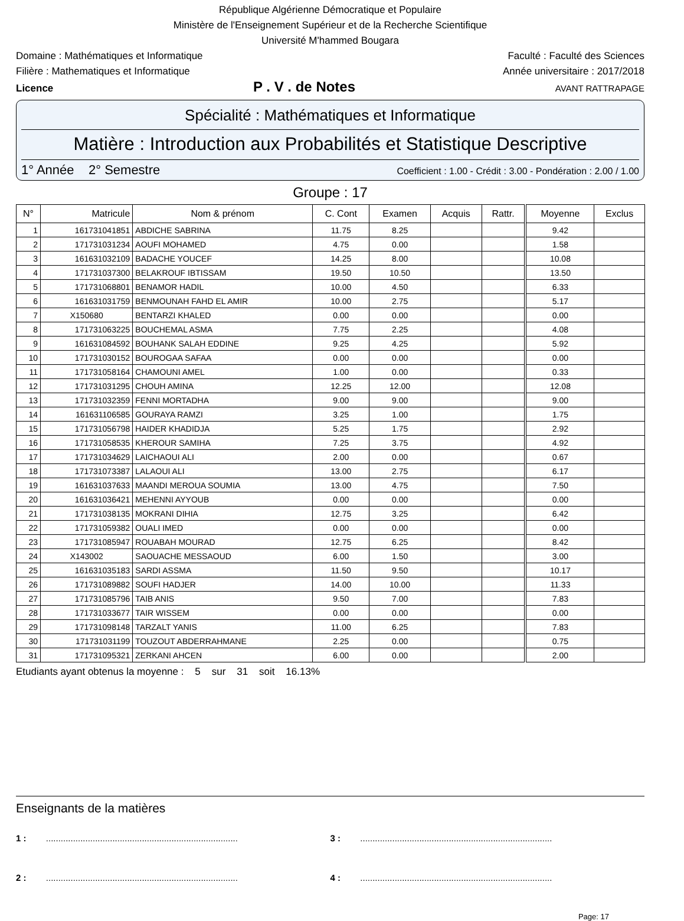République Algérienne Démocratique et Populaire
Ministère de l'Enseignement Supérieur et de la Recherche Scientifique
Université M'hammed Bougara
Domaine : Mathématiques et Informatique Faculté : Faculté des Sciences
Filière : Mathematiques et Informatique Année universitaire : 2017/2018
Licence P . V . de Notes AVANT RATTRAPAGE
Spécialité : Mathématiques et Informatique
Matière : Introduction aux Probabilités et Statistique Descriptive
1° Année 2° Semestre Coefficient : 1.00 - Crédit : 3.00 - Pondération : 2.00 / 1.00
Groupe : 17
| N° | Matricule | Nom & prénom | C. Cont | Examen | Acquis | Rattr. | Moyenne | Exclus |
| --- | --- | --- | --- | --- | --- | --- | --- | --- |
| 1 | 161731041851 | ABDICHE SABRINA | 11.75 | 8.25 | | | 9.42 | |
| 2 | 171731031234 | AOUFI MOHAMED | 4.75 | 0.00 | | | 1.58 | |
| 3 | 161631032109 | BADACHE YOUCEF | 14.25 | 8.00 | | | 10.08 | |
| 4 | 171731037300 | BELAKROUF IBTISSAM | 19.50 | 10.50 | | | 13.50 | |
| 5 | 171731068801 | BENAMOR HADIL | 10.00 | 4.50 | | | 6.33 | |
| 6 | 161631031759 | BENMOUNAH FAHD EL AMIR | 10.00 | 2.75 | | | 5.17 | |
| 7 | X150680 | BENTARZI KHALED | 0.00 | 0.00 | | | 0.00 | |
| 8 | 171731063225 | BOUCHEMAL ASMA | 7.75 | 2.25 | | | 4.08 | |
| 9 | 161631084592 | BOUHANK SALAH EDDINE | 9.25 | 4.25 | | | 5.92 | |
| 10 | 171731030152 | BOUROGAA SAFAA | 0.00 | 0.00 | | | 0.00 | |
| 11 | 171731058164 | CHAMOUNI AMEL | 1.00 | 0.00 | | | 0.33 | |
| 12 | 171731031295 | CHOUH AMINA | 12.25 | 12.00 | | | 12.08 | |
| 13 | 171731032359 | FENNI MORTADHA | 9.00 | 9.00 | | | 9.00 | |
| 14 | 161631106585 | GOURAYA RAMZI | 3.25 | 1.00 | | | 1.75 | |
| 15 | 171731056798 | HAIDER KHADIDJA | 5.25 | 1.75 | | | 2.92 | |
| 16 | 171731058535 | KHEROUR SAMIHA | 7.25 | 3.75 | | | 4.92 | |
| 17 | 171731034629 | LAICHAOUI ALI | 2.00 | 0.00 | | | 0.67 | |
| 18 | 171731073387 | LALAOUI ALI | 13.00 | 2.75 | | | 6.17 | |
| 19 | 161631037633 | MAANDI MEROUA SOUMIA | 13.00 | 4.75 | | | 7.50 | |
| 20 | 161631036421 | MEHENNI AYYOUB | 0.00 | 0.00 | | | 0.00 | |
| 21 | 171731038135 | MOKRANI DIHIA | 12.75 | 3.25 | | | 6.42 | |
| 22 | 171731059382 | OUALI IMED | 0.00 | 0.00 | | | 0.00 | |
| 23 | 171731085947 | ROUABAH MOURAD | 12.75 | 6.25 | | | 8.42 | |
| 24 | X143002 | SAOUACHE MESSAOUD | 6.00 | 1.50 | | | 3.00 | |
| 25 | 161631035183 | SARDI ASSMA | 11.50 | 9.50 | | | 10.17 | |
| 26 | 171731089882 | SOUFI HADJER | 14.00 | 10.00 | | | 11.33 | |
| 27 | 171731085796 | TAIB ANIS | 9.50 | 7.00 | | | 7.83 | |
| 28 | 171731033677 | TAIR WISSEM | 0.00 | 0.00 | | | 0.00 | |
| 29 | 171731098148 | TARZALT YANIS | 11.00 | 6.25 | | | 7.83 | |
| 30 | 171731031199 | TOUZOUT ABDERRAHMANE | 2.25 | 0.00 | | | 0.75 | |
| 31 | 171731095321 | ZERKANI AHCEN | 6.00 | 0.00 | | | 2.00 | |
Etudiants ayant obtenus la moyenne : 5 sur 31 soit 16.13%
Enseignants de la matières
1 : ..............................................................................
3 : ..............................................................................
2 : ..............................................................................
4 : ..............................................................................
Page: 17